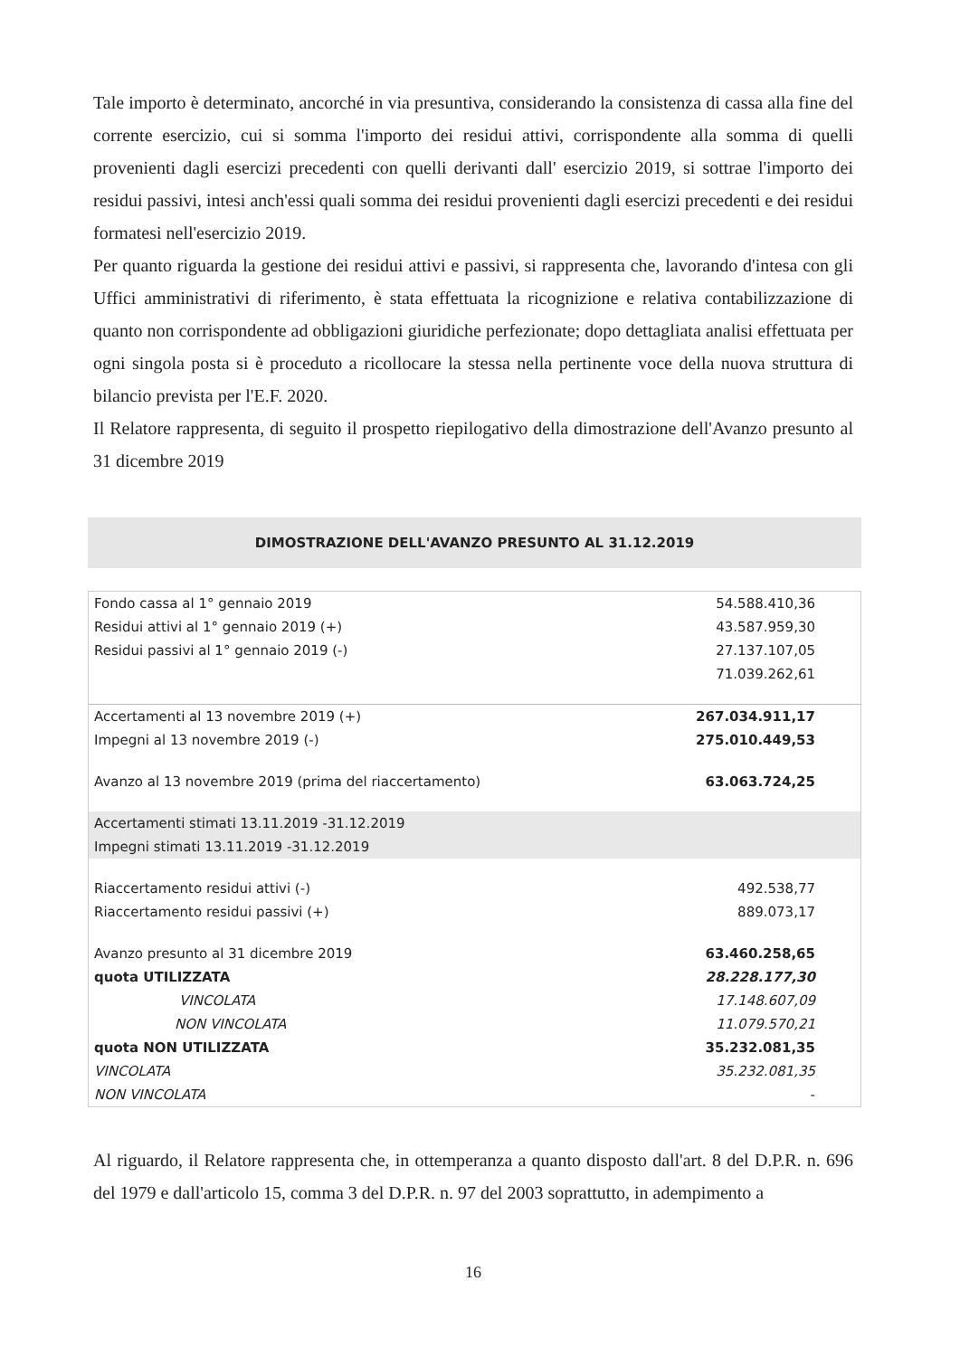Tale importo è determinato, ancorché in via presuntiva, considerando la consistenza di cassa alla fine del corrente esercizio, cui si somma l'importo dei residui attivi, corrispondente alla somma di quelli provenienti dagli esercizi precedenti con quelli derivanti dall' esercizio 2019, si sottrae l'importo dei residui passivi, intesi anch'essi quali somma dei residui provenienti dagli esercizi precedenti e dei residui formatesi nell'esercizio 2019.
Per quanto riguarda la gestione dei residui attivi e passivi, si rappresenta che, lavorando d'intesa con gli Uffici amministrativi di riferimento, è stata effettuata la ricognizione e relativa contabilizzazione di quanto non corrispondente ad obbligazioni giuridiche perfezionate; dopo dettagliata analisi effettuata per ogni singola posta si è proceduto a ricollocare la stessa nella pertinente voce della nuova struttura di bilancio prevista per l'E.F. 2020.
Il Relatore rappresenta, di seguito il prospetto riepilogativo della dimostrazione dell'Avanzo presunto al 31 dicembre 2019
DIMOSTRAZIONE DELL'AVANZO PRESUNTO AL 31.12.2019
| Fondo cassa al 1° gennaio 2019 | 54.588.410,36 |
| Residui attivi al 1° gennaio 2019 (+) | 43.587.959,30 |
| Residui passivi al 1° gennaio 2019 (-) | 27.137.107,05 |
| | 71.039.262,61 |
| Accertamenti al 13 novembre 2019 (+) | 267.034.911,17 |
| Impegni al 13 novembre 2019 (-) | 275.010.449,53 |
| Avanzo al 13 novembre 2019 (prima del riaccertamento) | 63.063.724,25 |
| Accertamenti stimati 13.11.2019 -31.12.2019 | |
| Impegni stimati 13.11.2019 -31.12.2019 | |
| Riaccertamento residui attivi (-) | 492.538,77 |
| Riaccertamento residui passivi (+) | 889.073,17 |
| Avanzo presunto al 31 dicembre 2019 | 63.460.258,65 |
| quota UTILIZZATA | 28.228.177,30 |
| VINCOLATA | 17.148.607,09 |
| NON VINCOLATA | 11.079.570,21 |
| quota NON UTILIZZATA | 35.232.081,35 |
| VINCOLATA | 35.232.081,35 |
| NON VINCOLATA | - |
Al riguardo, il Relatore rappresenta che, in ottemperanza a quanto disposto dall'art. 8 del D.P.R. n. 696 del 1979 e dall'articolo 15, comma 3 del D.P.R. n. 97 del 2003 soprattutto, in adempimento a
16